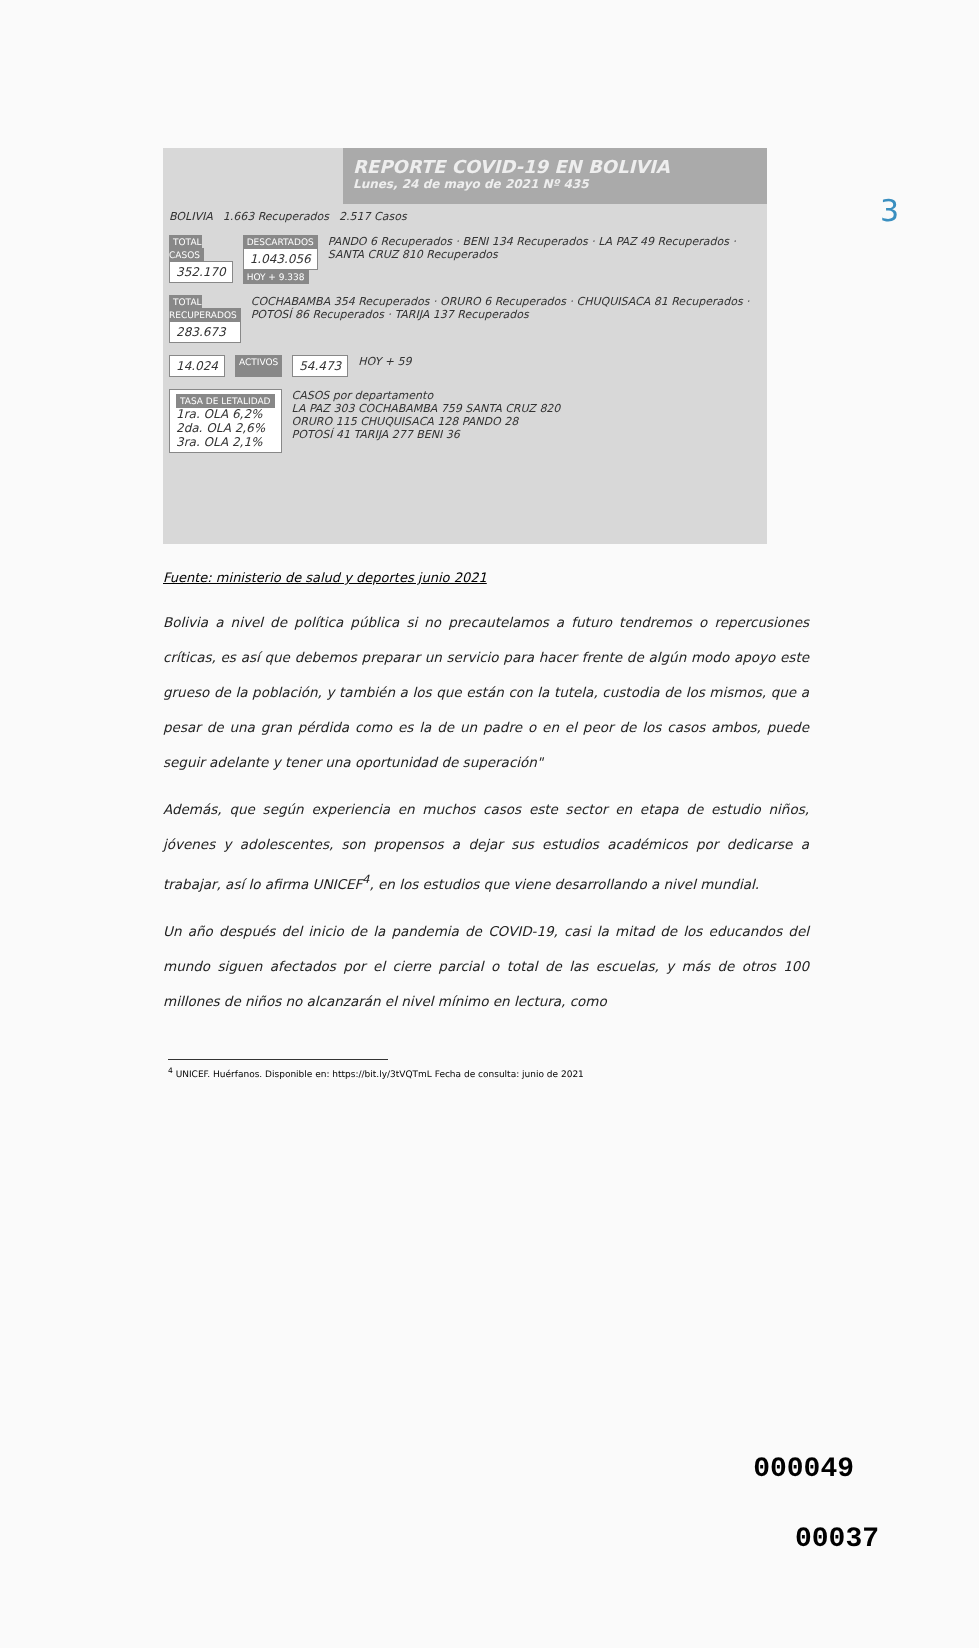3
REPORTE COVID-19 EN BOLIVIA
Lunes, 24 de mayo de 2021 Nº 435
BOLIVIA 1.663 Recuperados 2.517 Casos
TOTAL CASOS
352.170
DESCARTADOS
1.043.056
HOY + 9.338
PANDO 6 Recuperados · BENI 134 Recuperados · LA PAZ 49 Recuperados · SANTA CRUZ 810 Recuperados
TOTAL RECUPERADOS
283.673
COCHABAMBA 354 Recuperados · ORURO 6 Recuperados · CHUQUISACA 81 Recuperados · POTOSÍ 86 Recuperados · TARIJA 137 Recuperados
14.024
ACTIVOS
54.473
HOY + 59
TASA DE LETALIDAD
1ra. OLA 6,2%
2da. OLA 2,6%
3ra. OLA 2,1%
CASOS por departamento
LA PAZ 303 COCHABAMBA 759 SANTA CRUZ 820
ORURO 115 CHUQUISACA 128 PANDO 28
POTOSÍ 41 TARIJA 277 BENI 36
Fuente: ministerio de salud y deportes junio 2021
Bolivia a nivel de política pública si no precautelamos a futuro tendremos o repercusiones críticas, es así que debemos preparar un servicio para hacer frente de algún modo apoyo este grueso de la población, y también a los que están con la tutela, custodia de los mismos, que a pesar de una gran pérdida como es la de un padre o en el peor de los casos ambos, puede seguir adelante y tener una oportunidad de superación"
Además, que según experiencia en muchos casos este sector en etapa de estudio niños, jóvenes y adolescentes, son propensos a dejar sus estudios académicos por dedicarse a trabajar, así lo afirma UNICEF<sup>4</sup>, en los estudios que viene desarrollando a nivel mundial.
Un año después del inicio de la pandemia de COVID-19, casi la mitad de los educandos del mundo siguen afectados por el cierre parcial o total de las escuelas, y más de otros 100 millones de niños no alcanzarán el nivel mínimo en lectura, como
<sup>4</sup> UNICEF. Huérfanos. Disponible en: https://bit.ly/3tVQTmL Fecha de consulta: junio de 2021
000049
00037